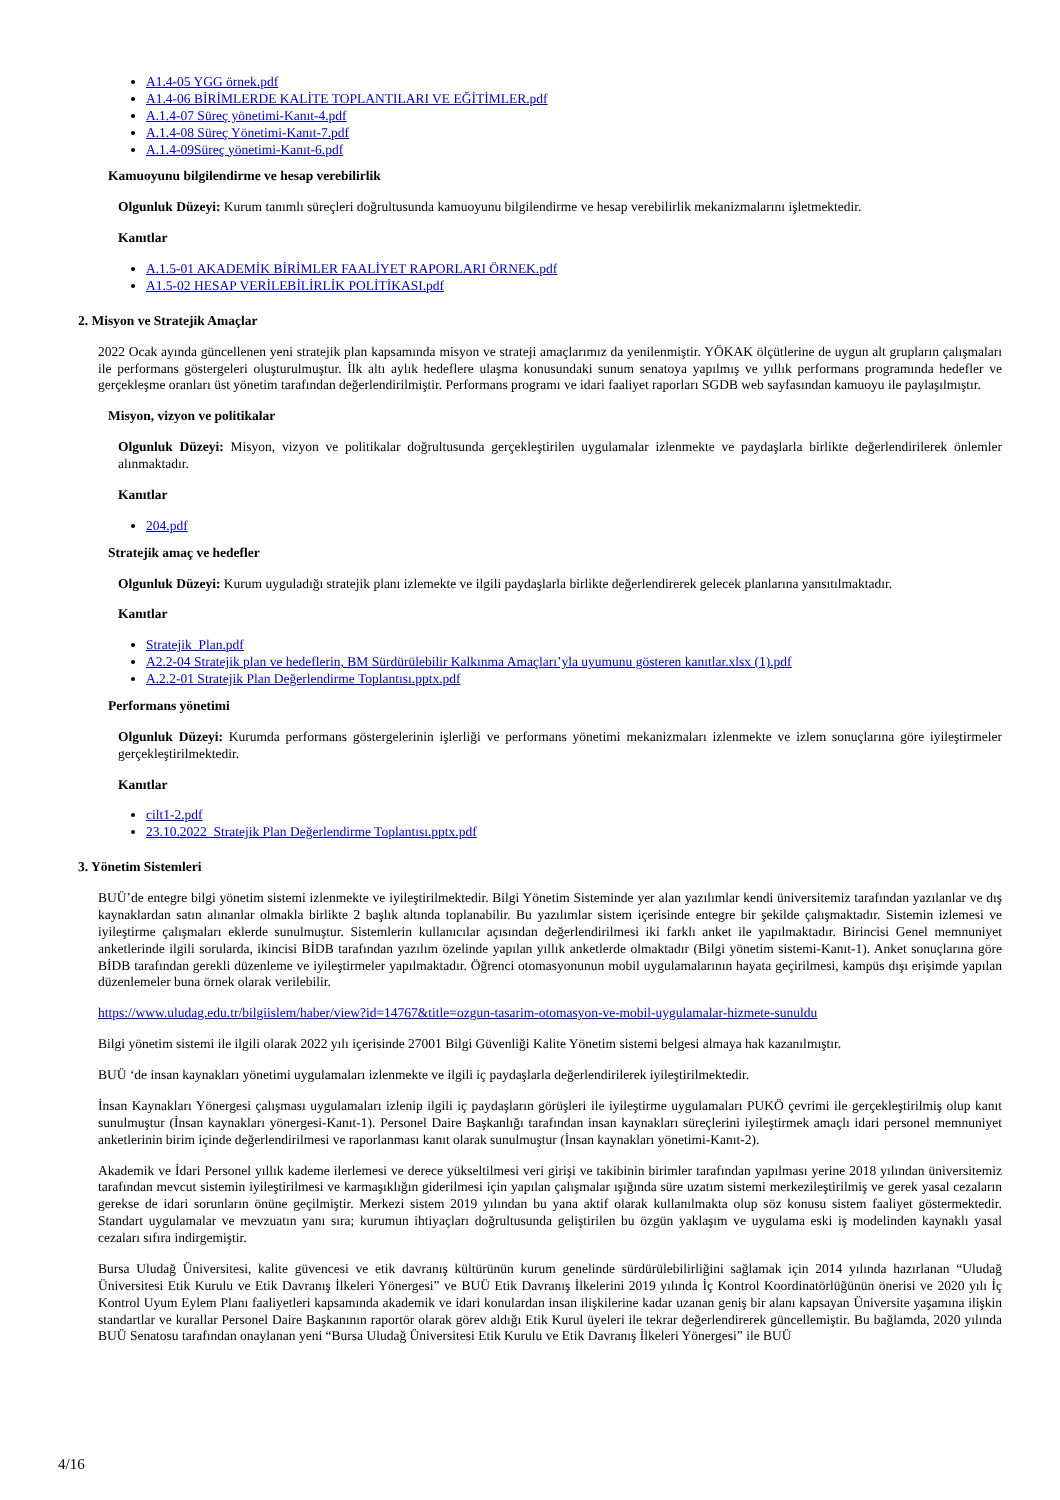A1.4-05 YGG örnek.pdf
A1.4-06 BİRİMLERDE KALİTE TOPLANTILARI VE EĞİTİMLER.pdf
A.1.4-07 Süreç yönetimi-Kanıt-4.pdf
A.1.4-08 Süreç Yönetimi-Kanıt-7.pdf
A.1.4-09Süreç yönetimi-Kanıt-6.pdf
Kamuoyunu bilgilendirme ve hesap verebilirlik
Olgunluk Düzeyi: Kurum tanımlı süreçleri doğrultusunda kamuoyunu bilgilendirme ve hesap verebilirlik mekanizmalarını işletmektedir.
Kanıtlar
A.1.5-01 AKADEMİK BİRİMLER FAALİYET RAPORLARI ÖRNEK.pdf
A1.5-02 HESAP VERİLEBİLİRLİK POLİTİKASI.pdf
2. Misyon ve Stratejik Amaçlar
2022 Ocak ayında güncellenen yeni stratejik plan kapsamında misyon ve strateji amaçlarımız da yenilenmiştir. YÖKAK ölçütlerine de uygun alt grupların çalışmaları ile performans göstergeleri oluşturulmuştur. İlk altı aylık hedeflere ulaşma konusundaki sunum senatoya yapılmış ve yıllık performans programında hedefler ve gerçekleşme oranları üst yönetim tarafından değerlendirilmiştir. Performans programı ve idari faaliyet raporları SGDB web sayfasından kamuoyu ile paylaşılmıştır.
Misyon, vizyon ve politikalar
Olgunluk Düzeyi: Misyon, vizyon ve politikalar doğrultusunda gerçekleştirilen uygulamalar izlenmekte ve paydaşlarla birlikte değerlendirilerek önlemler alınmaktadır.
Kanıtlar
204.pdf
Stratejik amaç ve hedefler
Olgunluk Düzeyi: Kurum uyguladığı stratejik planı izlemekte ve ilgili paydaşlarla birlikte değerlendirerek gelecek planlarına yansıtılmaktadır.
Kanıtlar
Stratejik_Plan.pdf
A2.2-04 Stratejik plan ve hedeflerin, BM Sürdürülebilir Kalkınma Amaçları’yla uyumunu gösteren kanıtlar.xlsx (1).pdf
A.2.2-01 Stratejik Plan Değerlendirme Toplantısı.pptx.pdf
Performans yönetimi
Olgunluk Düzeyi: Kurumda performans göstergelerinin işlerliği ve performans yönetimi mekanizmaları izlenmekte ve izlem sonuçlarına göre iyileştirmeler gerçekleştirilmektedir.
Kanıtlar
cilt1-2.pdf
23.10.2022_Stratejik Plan Değerlendirme Toplantısı.pptx.pdf
3. Yönetim Sistemleri
BUÜ’de entegre bilgi yönetim sistemi izlenmekte ve iyileştirilmektedir. Bilgi Yönetim Sisteminde yer alan yazılımlar kendi üniversitemiz tarafından yazılanlar ve dış kaynaklardan satın alınanlar olmakla birlikte 2 başlık altında toplanabilir. Bu yazılımlar sistem içerisinde entegre bir şekilde çalışmaktadır. Sistemin izlemesi ve iyileştirme çalışmaları eklerde sunulmuştur. Sistemlerin kullanıcılar açısından değerlendirilmesi iki farklı anket ile yapılmaktadır. Birincisi Genel memnuniyet anketlerinde ilgili sorularda, ikincisi BİDB tarafından yazılım özelinde yapılan yıllık anketlerde olmaktadır (Bilgi yönetim sistemi-Kanıt-1). Anket sonuçlarına göre BİDB tarafından gerekli düzenleme ve iyileştirmeler yapılmaktadır. Öğrenci otomasyonunun mobil uygulamalarının hayata geçirilmesi, kampüs dışı erişimde yapılan düzenlemeler buna örnek olarak verilebilir.
https://www.uludag.edu.tr/bilgiislem/haber/view?id=14767&title=ozgun-tasarim-otomasyon-ve-mobil-uygulamalar-hizmete-sunuldu
Bilgi yönetim sistemi ile ilgili olarak 2022 yılı içerisinde 27001 Bilgi Güvenliği Kalite Yönetim sistemi belgesi almaya hak kazanılmıştır.
BUÜ ‘de insan kaynakları yönetimi uygulamaları izlenmekte ve ilgili iç paydaşlarla değerlendirilerek iyileştirilmektedir.
İnsan Kaynakları Yönergesi çalışması uygulamaları izlenip ilgili iç paydaşların görüşleri ile iyileştirme uygulamaları PUKÖ çevrimi ile gerçekleştirilmiş olup kanıt sunulmuştur (İnsan kaynakları yönergesi-Kanıt-1). Personel Daire Başkanlığı tarafından insan kaynakları süreçlerini iyileştirmek amaçlı idari personel memnuniyet anketlerinin birim içinde değerlendirilmesi ve raporlanması kanıt olarak sunulmuştur (İnsan kaynakları yönetimi-Kanıt-2).
Akademik ve İdari Personel yıllık kademe ilerlemesi ve derece yükseltilmesi veri girişi ve takibinin birimler tarafından yapılması yerine 2018 yılından üniversitemiz tarafından mevcut sistemin iyileştirilmesi ve karmaşıklığın giderilmesi için yapılan çalışmalar ışığında süre uzatım sistemi merkezileştirilmiş ve gerek yasal cezaların gerekse de idari sorunların önüne geçilmiştir. Merkezi sistem 2019 yılından bu yana aktif olarak kullanılmakta olup söz konusu sistem faaliyet göstermektedir. Standart uygulamalar ve mevzuatın yanı sıra; kurumun ihtiyaçları doğrultusunda geliştirilen bu özgün yaklaşım ve uygulama eski iş modelinden kaynaklı yasal cezaları sıfıra indirgemiştir.
Bursa Uludağ Üniversitesi, kalite güvencesi ve etik davranış kültürünün kurum genelinde sürdürülebilirliğini sağlamak için 2014 yılında hazırlanan “Uludağ Üniversitesi Etik Kurulu ve Etik Davranış İlkeleri Yönergesi” ve BUÜ Etik Davranış İlkelerini 2019 yılında İç Kontrol Koordinatörlüğünün önerisi ve 2020 yılı İç Kontrol Uyum Eylem Planı faaliyetleri kapsamında akademik ve idari konulardan insan ilişkilerine kadar uzanan geniş bir alanı kapsayan Üniversite yaşamına ilişkin standartlar ve kurallar Personel Daire Başkanının raportör olarak görev aldığı Etik Kurul üyeleri ile tekrar değerlendirerek güncellemiştir. Bu bağlamda, 2020 yılında BUÜ Senatosu tarafından onaylanan yeni “Bursa Uludağ Üniversitesi Etik Kurulu ve Etik Davranış İlkeleri Yönergesi” ile BUÜ
4/16